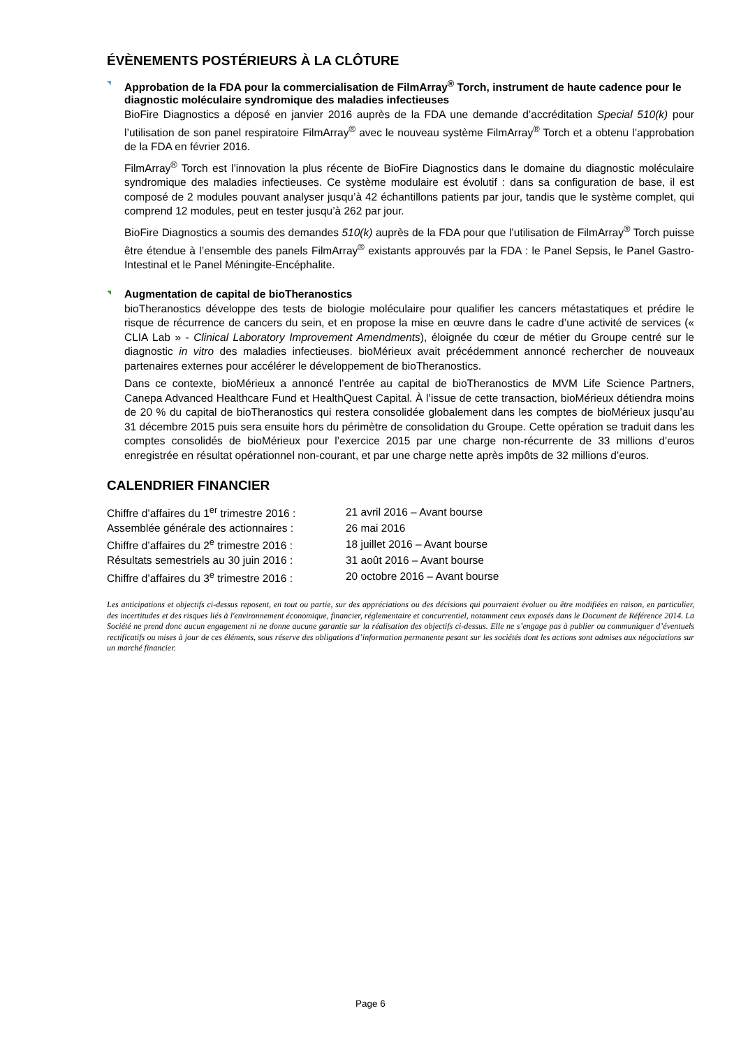ÉVÈNEMENTS POSTÉRIEURS À LA CLÔTURE
Approbation de la FDA pour la commercialisation de FilmArray<sup>®</sup> Torch, instrument de haute cadence pour le diagnostic moléculaire syndromique des maladies infectieuses
BioFire Diagnostics a déposé en janvier 2016 auprès de la FDA une demande d’accréditation Special 510(k) pour l’utilisation de son panel respiratoire FilmArray<sup>®</sup> avec le nouveau système FilmArray<sup>®</sup> Torch et a obtenu l’approbation de la FDA en février 2016.
FilmArray<sup>®</sup> Torch est l’innovation la plus récente de BioFire Diagnostics dans le domaine du diagnostic moléculaire syndromique des maladies infectieuses. Ce système modulaire est évolutif : dans sa configuration de base, il est composé de 2 modules pouvant analyser jusqu’à 42 échantillons patients par jour, tandis que le système complet, qui comprend 12 modules, peut en tester jusqu’à 262 par jour.
BioFire Diagnostics a soumis des demandes 510(k) auprès de la FDA pour que l’utilisation de FilmArray<sup>®</sup> Torch puisse être étendue à l’ensemble des panels FilmArray<sup>®</sup> existants approuvés par la FDA : le Panel Sepsis, le Panel Gastro-Intestinal et le Panel Méningite-Encéphalite.
Augmentation de capital de bioTheranostics
bioTheranostics développe des tests de biologie moléculaire pour qualifier les cancers métastatiques et prédire le risque de récurrence de cancers du sein, et en propose la mise en œuvre dans le cadre d’une activité de services (« CLIA Lab » - Clinical Laboratory Improvement Amendments), éloignée du cœur de métier du Groupe centré sur le diagnostic in vitro des maladies infectieuses. bioMérieux avait précédemment annoncé rechercher de nouveaux partenaires externes pour accélérer le développement de bioTheranostics.
Dans ce contexte, bioMérieux a annoncé l’entrée au capital de bioTheranostics de MVM Life Science Partners, Canepa Advanced Healthcare Fund et HealthQuest Capital. À l’issue de cette transaction, bioMérieux détiendra moins de 20 % du capital de bioTheranostics qui restera consolidée globalement dans les comptes de bioMérieux jusqu’au 31 décembre 2015 puis sera ensuite hors du périmètre de consolidation du Groupe. Cette opération se traduit dans les comptes consolidés de bioMérieux pour l’exercice 2015 par une charge non-récurrente de 33 millions d’euros enregistrée en résultat opérationnel non-courant, et par une charge nette après impôts de 32 millions d’euros.
CALENDRIER FINANCIER
| Chiffre d’affaires du 1<sup>er</sup> trimestre 2016 : | 21 avril 2016 – Avant bourse |
| Assemblée générale des actionnaires : | 26 mai 2016 |
| Chiffre d’affaires du 2<sup>e</sup> trimestre 2016 : | 18 juillet 2016 – Avant bourse |
| Résultats semestriels au 30 juin 2016 : | 31 août 2016 – Avant bourse |
| Chiffre d’affaires du 3<sup>e</sup> trimestre 2016 : | 20 octobre 2016 – Avant bourse |
Les anticipations et objectifs ci-dessus reposent, en tout ou partie, sur des appréciations ou des décisions qui pourraient évoluer ou être modifiées en raison, en particulier, des incertitudes et des risques liés à l'environnement économique, financier, réglementaire et concurrentiel, notamment ceux exposés dans le Document de Référence 2014. La Société ne prend donc aucun engagement ni ne donne aucune garantie sur la réalisation des objectifs ci-dessus. Elle ne s’engage pas à publier ou communiquer d’éventuels rectificatifs ou mises à jour de ces éléments, sous réserve des obligations d’information permanente pesant sur les sociétés dont les actions sont admises aux négociations sur un marché financier.
Page 6